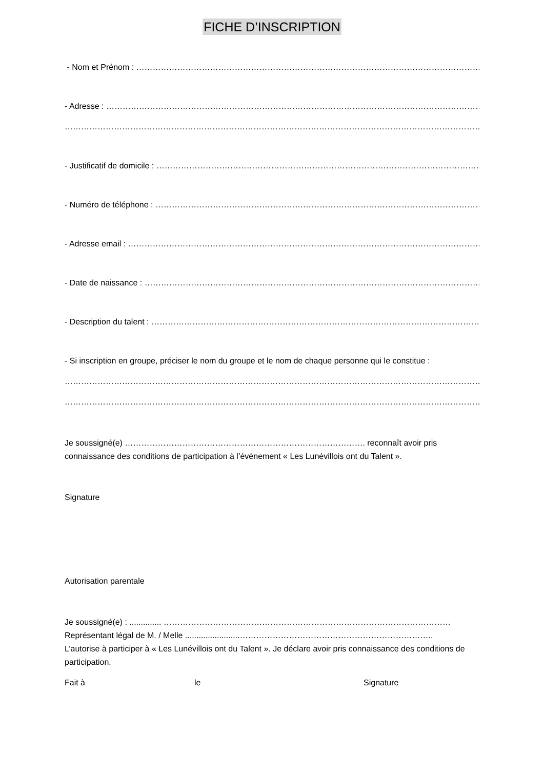FICHE D’INSCRIPTION
- Nom et Prénom : ……………………………………………………………………………………………………………………………
- Adresse : ……………………………………………………………………………………………………………………………………
……………………………………………………………………………………………………………………………………………
- Justificatif de domicile : ……………………………………………………………………………………………………………
- Numéro de téléphone : ………………………………………………………………………………………………………………
- Adresse email : ………………………………………………………………………………………………………………………
- Date de naissance : ……………………………………………………………………………………………………………
- Description du talent : ……………………………………………………………………………………………………………
- Si inscription en groupe, préciser le nom du groupe et le nom de chaque personne qui le constitue :
…………………………………………………………………………………………………………………………………………
…………………………………………………………………………………………………………………………………………
Je soussigné(e) ……………………………………………………………………………. reconnaît avoir pris connaissance des conditions de participation à l’évènement « Les Lunévillois ont du Talent ».
Signature
Autorisation parentale
Je soussigné(e) : .............. ……………………………………………………………………………………………
Représentant légal de M. / Melle ........................……………………………………………………………..
L’autorise à participer à « Les Lunévillois ont du Talent ». Je déclare avoir pris connaissance des conditions de participation.
Fait à le Signature